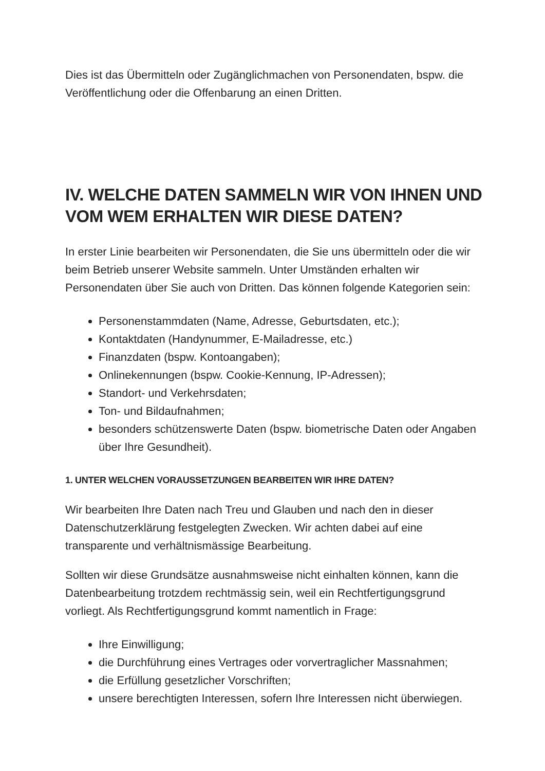Dies ist das Übermitteln oder Zugänglichmachen von Personendaten, bspw. die Veröffentlichung oder die Offenbarung an einen Dritten.
IV. WELCHE DATEN SAMMELN WIR VON IHNEN UND VOM WEM ERHALTEN WIR DIESE DATEN?
In erster Linie bearbeiten wir Personendaten, die Sie uns übermitteln oder die wir beim Betrieb unserer Website sammeln. Unter Umständen erhalten wir Personendaten über Sie auch von Dritten. Das können folgende Kategorien sein:
Personenstammdaten (Name, Adresse, Geburtsdaten, etc.);
Kontaktdaten (Handynummer, E-Mailadresse, etc.)
Finanzdaten (bspw. Kontoangaben);
Onlinekennungen (bspw. Cookie-Kennung, IP-Adressen);
Standort- und Verkehrsdaten;
Ton- und Bildaufnahmen;
besonders schützenswerte Daten (bspw. biometrische Daten oder Angaben über Ihre Gesundheit).
1. UNTER WELCHEN VORAUSSETZUNGEN BEARBEITEN WIR IHRE DATEN?
Wir bearbeiten Ihre Daten nach Treu und Glauben und nach den in dieser Datenschutzerklärung festgelegten Zwecken. Wir achten dabei auf eine transparente und verhältnismässige Bearbeitung.
Sollten wir diese Grundsätze ausnahmsweise nicht einhalten können, kann die Datenbearbeitung trotzdem rechtmässig sein, weil ein Rechtfertigungsgrund vorliegt. Als Rechtfertigungsgrund kommt namentlich in Frage:
Ihre Einwilligung;
die Durchführung eines Vertrages oder vorvertraglicher Massnahmen;
die Erfüllung gesetzlicher Vorschriften;
unsere berechtigten Interessen, sofern Ihre Interessen nicht überwiegen.